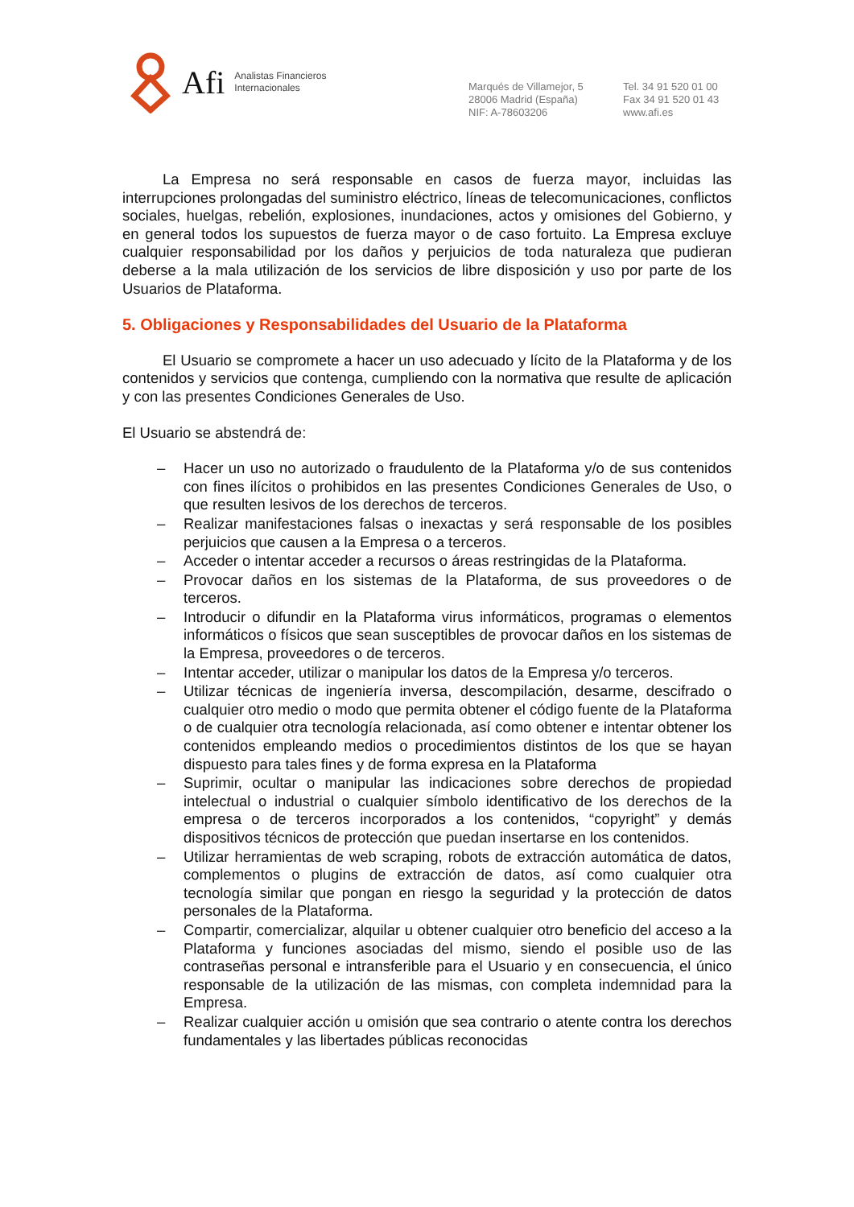Afi
Analistas Financieros
Internacionales
Marqués de Villamejor, 5
28006 Madrid (España)
NIF: A-78603206
Tel. 34 91 520 01 00
Fax 34 91 520 01 43
www.afi.es
La Empresa no será responsable en casos de fuerza mayor, incluidas las interrupciones prolongadas del suministro eléctrico, líneas de telecomunicaciones, conflictos sociales, huelgas, rebelión, explosiones, inundaciones, actos y omisiones del Gobierno, y en general todos los supuestos de fuerza mayor o de caso fortuito. La Empresa excluye cualquier responsabilidad por los daños y perjuicios de toda naturaleza que pudieran deberse a la mala utilización de los servicios de libre disposición y uso por parte de los Usuarios de Plataforma.
5. Obligaciones y Responsabilidades del Usuario de la Plataforma
El Usuario se compromete a hacer un uso adecuado y lícito de la Plataforma y de los contenidos y servicios que contenga, cumpliendo con la normativa que resulte de aplicación y con las presentes Condiciones Generales de Uso.
El Usuario se abstendrá de:
– Hacer un uso no autorizado o fraudulento de la Plataforma y/o de sus contenidos con fines ilícitos o prohibidos en las presentes Condiciones Generales de Uso, o que resulten lesivos de los derechos de terceros.
– Realizar manifestaciones falsas o inexactas y será responsable de los posibles perjuicios que causen a la Empresa o a terceros.
– Acceder o intentar acceder a recursos o áreas restringidas de la Plataforma.
– Provocar daños en los sistemas de la Plataforma, de sus proveedores o de terceros.
– Introducir o difundir en la Plataforma virus informáticos, programas o elementos informáticos o físicos que sean susceptibles de provocar daños en los sistemas de la Empresa, proveedores o de terceros.
– Intentar acceder, utilizar o manipular los datos de la Empresa y/o terceros.
– Utilizar técnicas de ingeniería inversa, descompilación, desarme, descifrado o cualquier otro medio o modo que permita obtener el código fuente de la Plataforma o de cualquier otra tecnología relacionada, así como obtener e intentar obtener los contenidos empleando medios o procedimientos distintos de los que se hayan dispuesto para tales fines y de forma expresa en la Plataforma
– Suprimir, ocultar o manipular las indicaciones sobre derechos de propiedad intelectual o industrial o cualquier símbolo identificativo de los derechos de la empresa o de terceros incorporados a los contenidos, “copyright” y demás dispositivos técnicos de protección que puedan insertarse en los contenidos.
– Utilizar herramientas de web scraping, robots de extracción automática de datos, complementos o plugins de extracción de datos, así como cualquier otra tecnología similar que pongan en riesgo la seguridad y la protección de datos personales de la Plataforma.
– Compartir, comercializar, alquilar u obtener cualquier otro beneficio del acceso a la Plataforma y funciones asociadas del mismo, siendo el posible uso de las contraseñas personal e intransferible para el Usuario y en consecuencia, el único responsable de la utilización de las mismas, con completa indemnidad para la Empresa.
– Realizar cualquier acción u omisión que sea contrario o atente contra los derechos fundamentales y las libertades públicas reconocidas